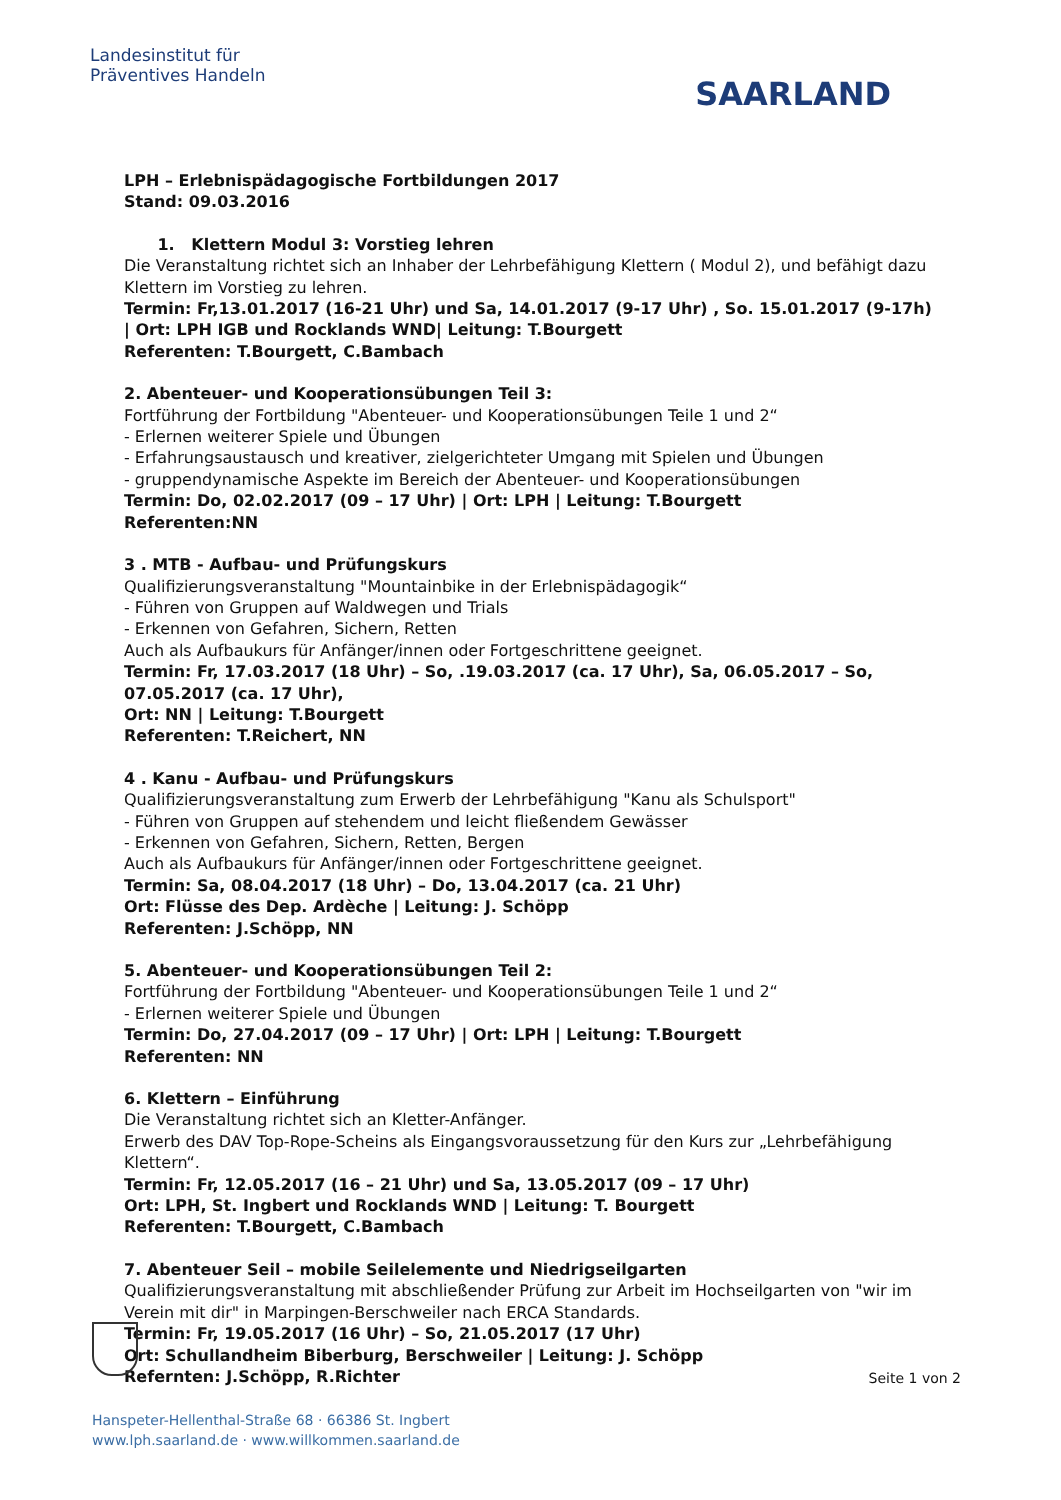Landesinstitut für
Präventives Handeln
SAARLAND
LPH – Erlebnispädagogische Fortbildungen 2017
Stand: 09.03.2016
1. Klettern Modul 3: Vorstieg lehren
Die Veranstaltung richtet sich an Inhaber der Lehrbefähigung Klettern ( Modul 2), und befähigt dazu Klettern im Vorstieg zu lehren.
Termin: Fr,13.01.2017 (16-21 Uhr) und Sa, 14.01.2017 (9-17 Uhr) , So. 15.01.2017 (9-17h)
| Ort: LPH IGB und Rocklands WND| Leitung: T.Bourgett
Referenten: T.Bourgett, C.Bambach
2. Abenteuer- und Kooperationsübungen Teil 3:
Fortführung der Fortbildung "Abenteuer- und Kooperationsübungen Teile 1 und 2“
- Erlernen weiterer Spiele und Übungen
- Erfahrungsaustausch und kreativer, zielgerichteter Umgang mit Spielen und Übungen
- gruppendynamische Aspekte im Bereich der Abenteuer- und Kooperationsübungen
Termin: Do, 02.02.2017 (09 – 17 Uhr) | Ort: LPH | Leitung: T.Bourgett
Referenten:NN
3 . MTB - Aufbau- und Prüfungskurs
Qualifizierungsveranstaltung "Mountainbike in der Erlebnispädagogik“
- Führen von Gruppen auf Waldwegen und Trials
- Erkennen von Gefahren, Sichern, Retten
Auch als Aufbaukurs für Anfänger/innen oder Fortgeschrittene geeignet.
Termin: Fr, 17.03.2017 (18 Uhr) – So, .19.03.2017 (ca. 17 Uhr), Sa, 06.05.2017 – So, 07.05.2017 (ca. 17 Uhr),
Ort: NN | Leitung: T.Bourgett
Referenten: T.Reichert, NN
4 . Kanu - Aufbau- und Prüfungskurs
Qualifizierungsveranstaltung zum Erwerb der Lehrbefähigung "Kanu als Schulsport"
- Führen von Gruppen auf stehendem und leicht fließendem Gewässer
- Erkennen von Gefahren, Sichern, Retten, Bergen
Auch als Aufbaukurs für Anfänger/innen oder Fortgeschrittene geeignet.
Termin: Sa, 08.04.2017 (18 Uhr) – Do, 13.04.2017 (ca. 21 Uhr)
Ort: Flüsse des Dep. Ardèche | Leitung: J. Schöpp
Referenten: J.Schöpp, NN
5. Abenteuer- und Kooperationsübungen Teil 2:
Fortführung der Fortbildung "Abenteuer- und Kooperationsübungen Teile 1 und 2“
- Erlernen weiterer Spiele und Übungen
Termin: Do, 27.04.2017 (09 – 17 Uhr) | Ort: LPH | Leitung: T.Bourgett
Referenten: NN
6. Klettern – Einführung
Die Veranstaltung richtet sich an Kletter-Anfänger.
Erwerb des DAV Top-Rope-Scheins als Eingangsvoraussetzung für den Kurs zur „Lehrbefähigung Klettern“.
Termin: Fr, 12.05.2017 (16 – 21 Uhr) und Sa, 13.05.2017 (09 – 17 Uhr)
Ort: LPH, St. Ingbert und Rocklands WND | Leitung: T. Bourgett
Referenten: T.Bourgett, C.Bambach
7. Abenteuer Seil – mobile Seilelemente und Niedrigseilgarten
Qualifizierungsveranstaltung mit abschließender Prüfung zur Arbeit im Hochseilgarten von "wir im Verein mit dir" in Marpingen-Berschweiler nach ERCA Standards.
Termin: Fr, 19.05.2017 (16 Uhr) – So, 21.05.2017 (17 Uhr)
Ort: Schullandheim Biberburg, Berschweiler | Leitung: J. Schöpp
Refernten: J.Schöpp, R.Richter
Seite 1 von 2
Hanspeter-Hellenthal-Straße 68 · 66386 St. Ingbert
www.lph.saarland.de · www.willkommen.saarland.de